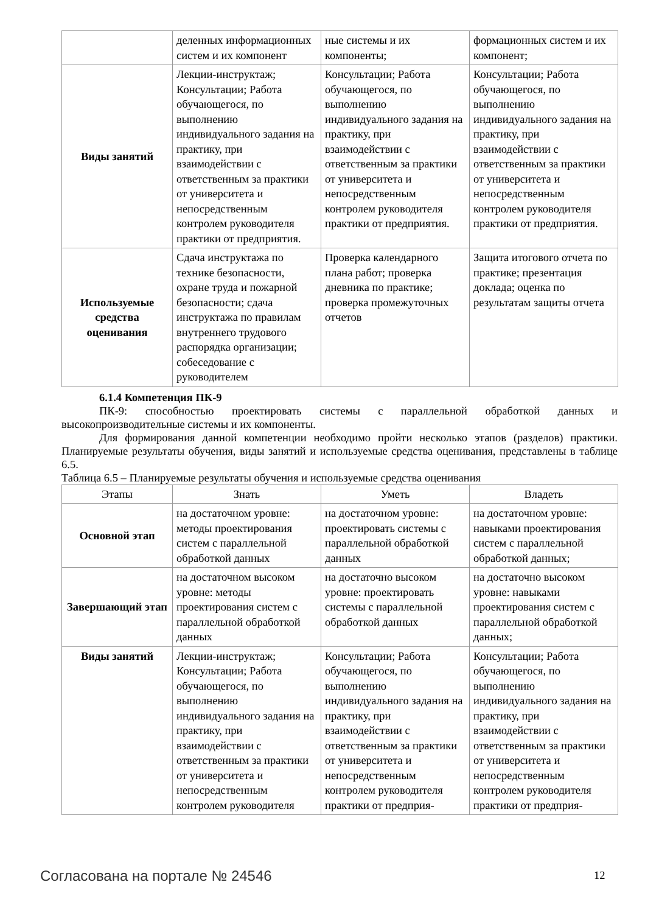| | деленных информационных систем и их компонент | ные системы и их компоненты; | формационных систем и их компонент; |
| Виды занятий | Лекции-инструктаж; Консультации; Работа обучающегося, по выполнению индивидуального задания на практику, при взаимодействии с ответственным за практики от университета и непосредственным контролем руководителя практики от предприятия. | Консультации; Работа обучающегося, по выполнению индивидуального задания на практику, при взаимодействии с ответственным за практики от университета и непосредственным контролем руководителя практики от предприятия. | Консультации; Работа обучающегося, по выполнению индивидуального задания на практику, при взаимодействии с ответственным за практики от университета и непосредственным контролем руководителя практики от предприятия. |
| Используемые средства оценивания | Сдача инструктажа по технике безопасности, охране труда и пожарной безопасности; сдача инструктажа по правилам внутреннего трудового распорядка организации; собеседование с руководителем | Проверка календарного плана работ; проверка дневника по практике; проверка промежуточных отчетов | Защита итогового отчета по практике; презентация доклада; оценка по результатам защиты отчета |
6.1.4 Компетенция ПК-9
ПК-9: способностью проектировать системы с параллельной обработкой данных и высокопроизводительные системы и их компоненты.
Для формирования данной компетенции необходимо пройти несколько этапов (разделов) практики. Планируемые результаты обучения, виды занятий и используемые средства оценивания, представлены в таблице 6.5.
Таблица 6.5 – Планируемые результаты обучения и используемые средства оценивания
| Этапы | Знать | Уметь | Владеть |
| --- | --- | --- | --- |
| Основной этап | на достаточном уровне: методы проектирования систем с параллельной обработкой данных | на достаточном уровне: проектировать системы с параллельной обработкой данных | на достаточном уровне: навыками проектирования систем с параллельной обработкой данных; |
| Завершающий этап | на достаточном высоком уровне: методы проектирования систем с параллельной обработкой данных | на достаточно высоком уровне: проектировать системы с параллельной обработкой данных | на достаточно высоком уровне: навыками проектирования систем с параллельной обработкой данных; |
| Виды занятий | Лекции-инструктаж; Консультации; Работа обучающегося, по выполнению индивидуального задания на практику, при взаимодействии с ответственным за практики от университета и непосредственным контролем руководителя | Консультации; Работа обучающегося, по выполнению индивидуального задания на практику, при взаимодействии с ответственным за практики от университета и непосредственным контролем руководителя практики от предприя- | Консультации; Работа обучающегося, по выполнению индивидуального задания на практику, при взаимодействии с ответственным за практики от университета и непосредственным контролем руководителя практики от предприя- |
Согласована на портале № 24546 12